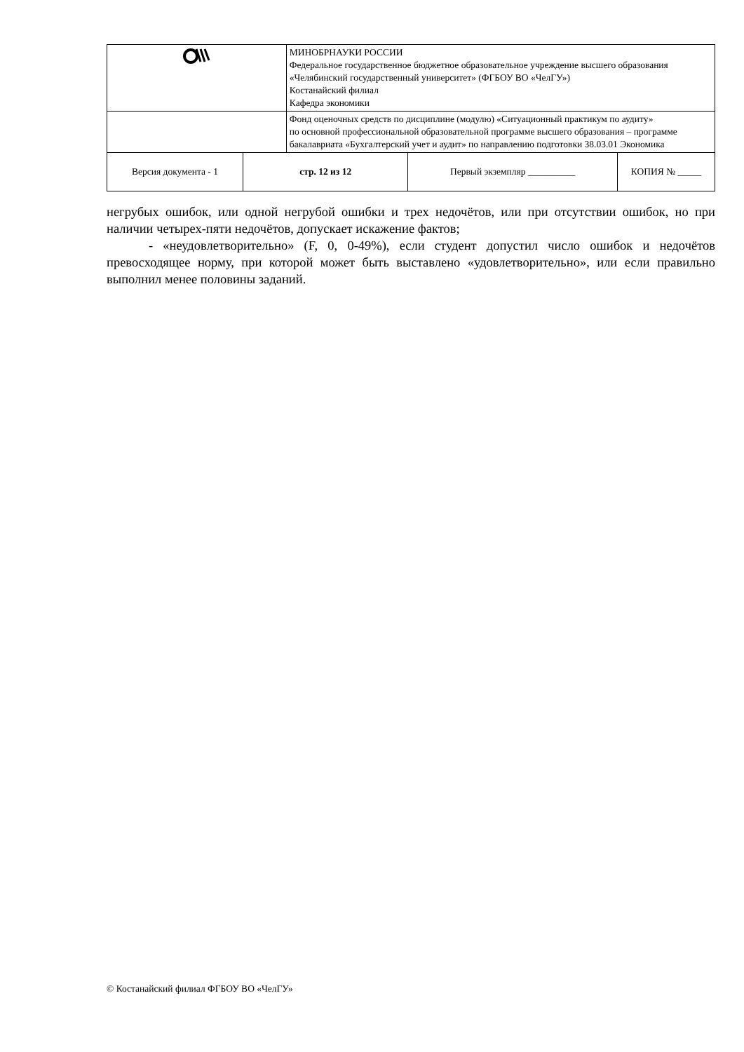| | | МИНОБРНАУКИ РОССИИ Федеральное государственное бюджетное образовательное учреждение высшего образования «Челябинский государственный университет» (ФГБОУ ВО «ЧелГУ») Костанайский филиал Кафедра экономики | | |
| | | Фонд оценочных средств по дисциплине (модулю) «Ситуационный практикум по аудиту» по основной профессиональной образовательной программе высшего образования – программе бакалавриата «Бухгалтерский учет и аудит» по направлению подготовки 38.03.01 Экономика | | |
| Версия документа - 1 | стр. 12 из 12 | | Первый экземпляр __________ | КОПИЯ № _____ |
негрубых ошибок, или одной негрубой ошибки и трех недочётов, или при отсутствии ошибок, но при наличии четырех-пяти недочётов, допускает искажение фактов;
- «неудовлетворительно» (F, 0, 0-49%), если студент допустил число ошибок и недочётов превосходящее норму, при которой может быть выставлено «удовлетворительно», или если правильно выполнил менее половины заданий.
© Костанайский филиал ФГБОУ ВО «ЧелГУ»